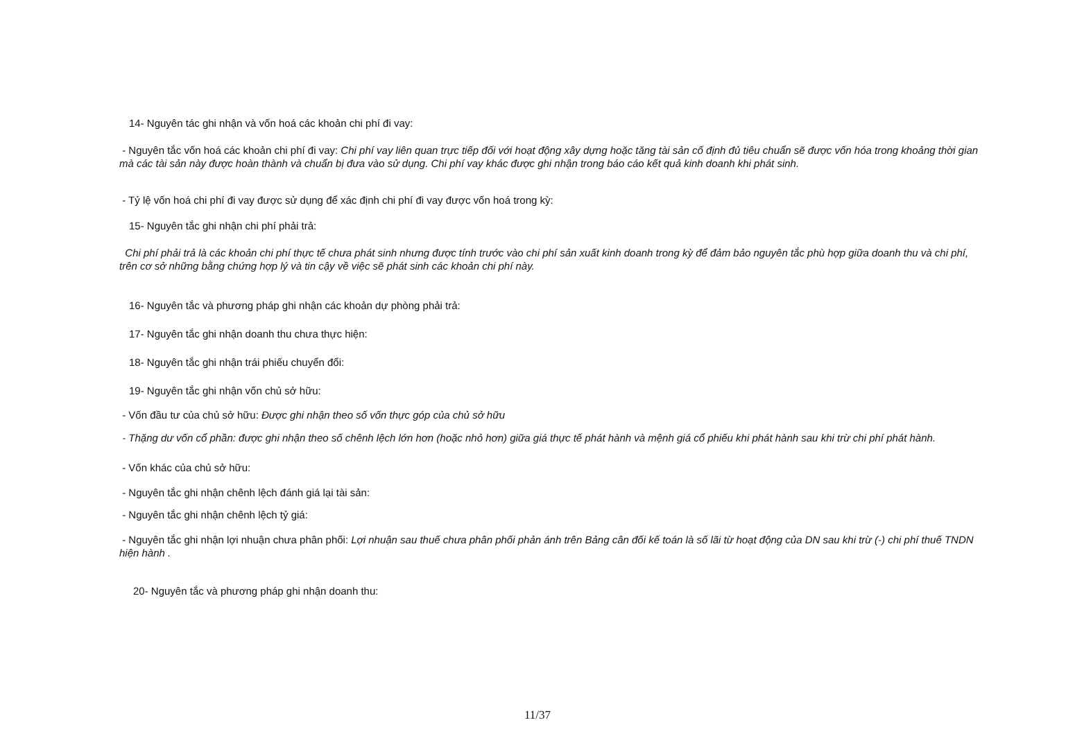14- Nguyên tác ghi nhận và vốn hoá các khoản chi phí đi vay:
- Nguyên tắc vốn hoá các khoản chi phí đi vay: Chi phí vay liên quan trực tiếp đối với hoạt động xây dựng hoặc tăng tài sản cố định đủ tiêu chuẩn sẽ được vốn hóa trong khoảng thời gian mà các tài sản này được hoàn thành và chuẩn bị đưa vào sử dụng. Chi phí vay khác được ghi nhận trong báo cáo kết quả kinh doanh khi phát sinh.
- Tỷ lệ vốn hoá chi phí đi vay được sử dụng để xác định chi phí đi vay được vốn hoá trong kỳ:
15- Nguyên tắc ghi nhận chi phí phải trả:
Chi phí phải trả là các khoản chi phí thực tế chưa phát sinh nhưng được tính trước vào chi phí sản xuất kinh doanh trong kỳ để đảm bảo nguyên tắc phù hợp giữa doanh thu và chi phí, trên cơ sở những bằng chứng hợp lý và tin cậy về việc sẽ phát sinh các khoản chi phí này.
16- Nguyên tắc và phương pháp ghi nhận các khoản dự phòng phải trả:
17- Nguyên tắc ghi nhận doanh thu chưa thực hiện:
18- Nguyên tắc ghi nhận trái phiếu chuyển đổi:
19- Nguyên tắc ghi nhận vốn chủ sở hữu:
- Vốn đầu tư của chủ sở hữu: Được ghi nhận theo số vốn thực góp của chủ sở hữu
- Thặng dư vốn cổ phần: được ghi nhận theo số chênh lệch lớn hơn (hoặc nhỏ hơn) giữa giá thực tế phát hành và mệnh giá cổ phiếu khi phát hành sau khi trừ chi phí phát hành.
- Vốn khác của chủ sở hữu:
- Nguyên tắc ghi nhận chênh lệch đánh giá lại tài sản:
- Nguyên tắc ghi nhận chênh lệch tỷ giá:
- Nguyên tắc ghi nhận lợi nhuận chưa phân phối: Lợi nhuận sau thuế chưa phân phối phản ánh trên Bảng cân đối kế toán là số lãi từ hoạt động của DN sau khi trừ (-) chi phí thuế TNDN hiện hành .
20- Nguyên tắc và phương pháp ghi nhận doanh thu:
11/37